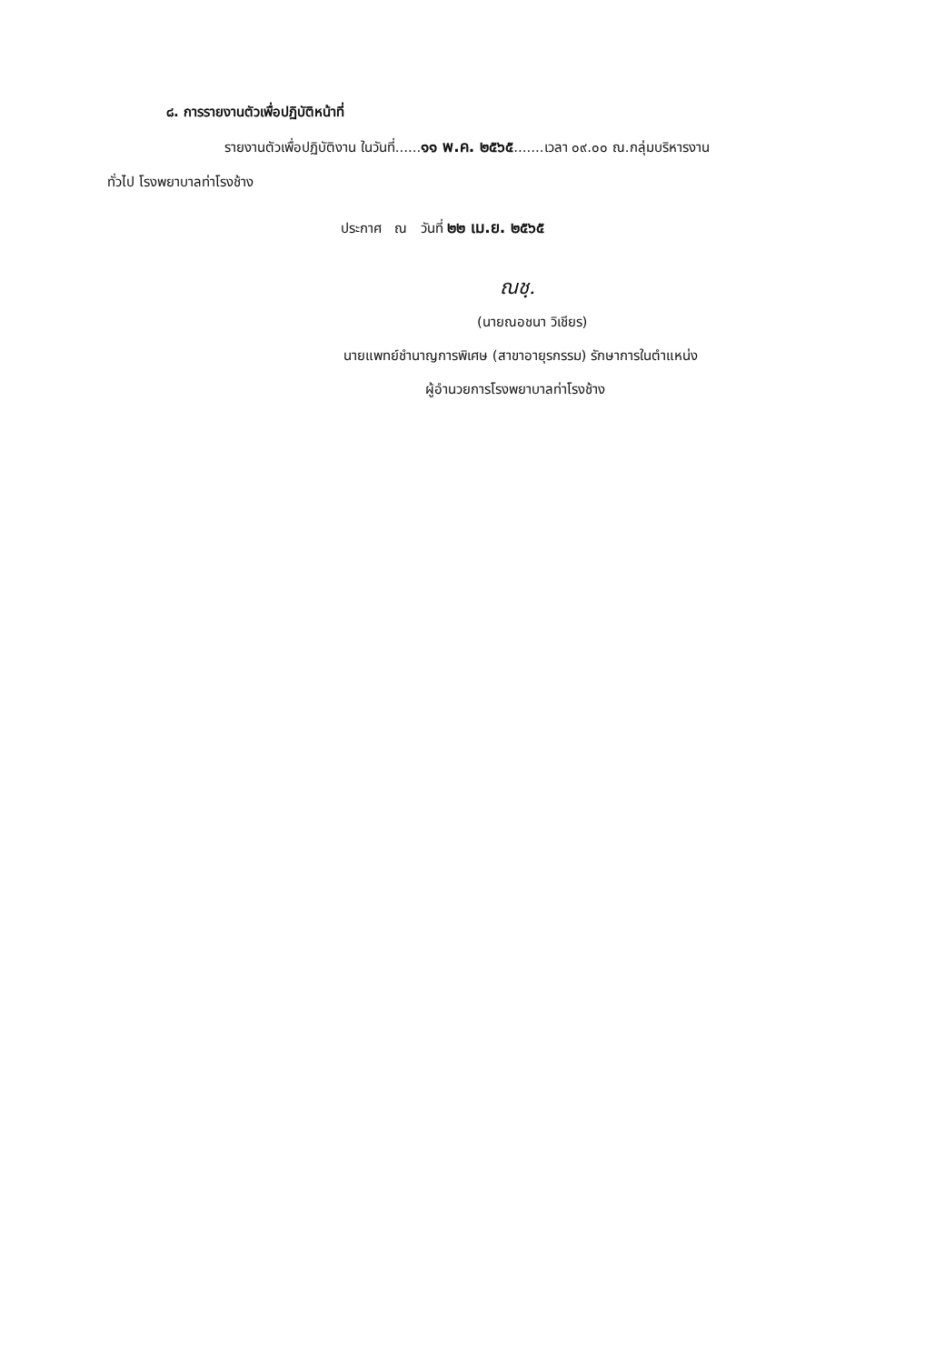๘. การรายงานตัวเพื่อปฏิบัติหน้าที่
รายงานตัวเพื่อปฏิบัติงาน ในวันที่......๑๑ พ.ค. ๒๕๖๕.......เวลา ๐๙.๐๐ ณ.กลุ่มบริหารงาน
ทั่วไป โรงพยาบาลท่าโรงช้าง
ประกาศ ณ วันที่ ๒๒ เม.ย. ๒๕๖๕
ณชฺ.
(นายณอชนา วิเชียร)
นายแพทย์ชำนาญการพิเศษ (สาขาอายุรกรรม) รักษาการในตำแหน่ง
ผู้อำนวยการโรงพยาบาลท่าโรงช้าง